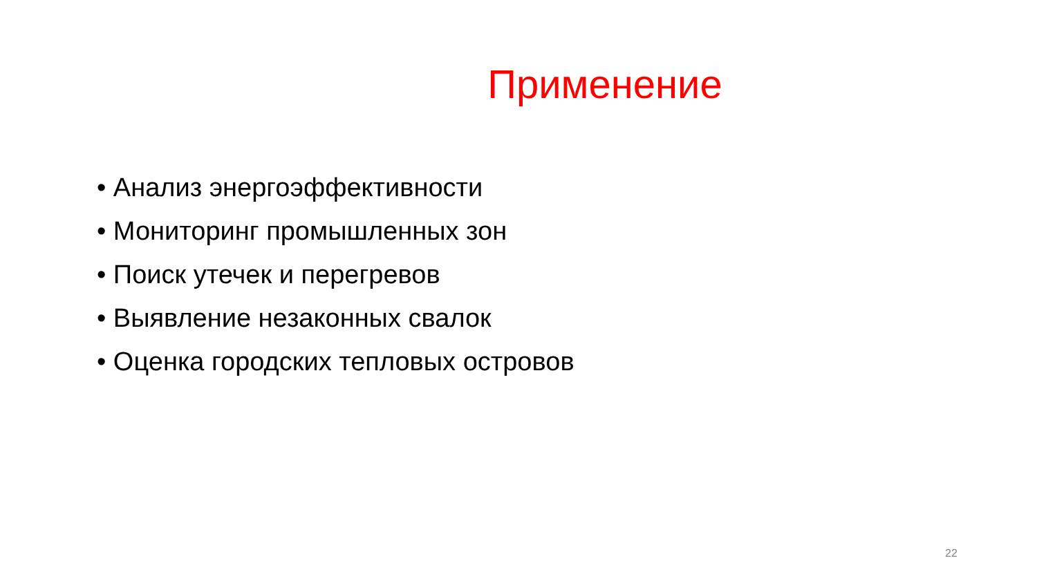Применение
• Анализ энергоэффективности
• Мониторинг промышленных зон
• Поиск утечек и перегревов
• Выявление незаконных свалок
• Оценка городских тепловых островов
22